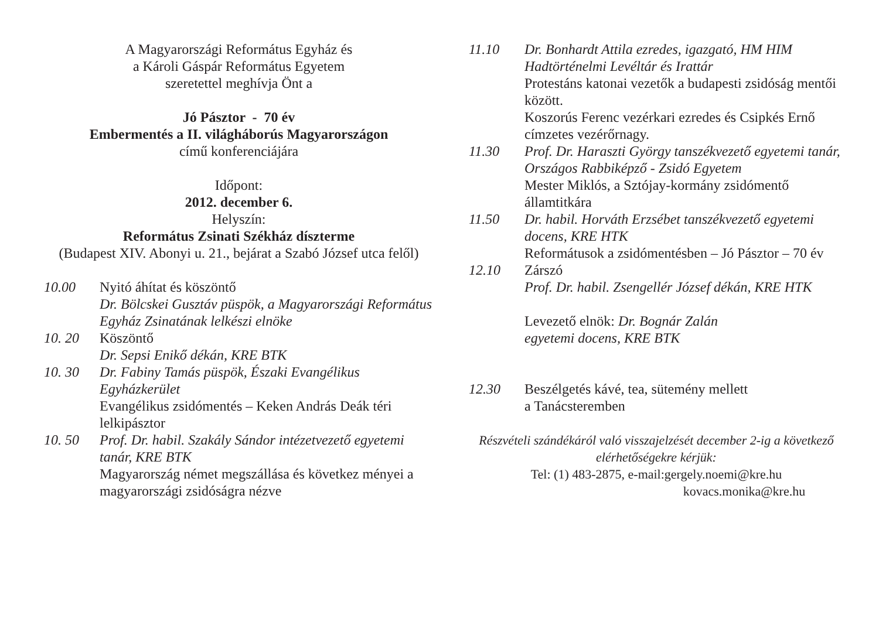A Magyarországi Református Egyház és
a Károli Gáspár Református Egyetem
szeretettel meghívja Önt a
Jó Pásztor - 70 év
Embermentés a II. világháborús Magyarországon
című konferenciájára
Időpont:
2012. december 6.
Helyszín:
Református Zsinati Székház díszterme
(Budapest XIV. Abonyi u. 21., bejárat a Szabó József utca felől)
10.00 Nyitó áhítat és köszöntő
Dr. Bölcskei Gusztáv püspök, a Magyarországi Református Egyház Zsinatának lelkészi elnöke
10. 20 Köszöntő
Dr. Sepsi Enikő dékán, KRE BTK
10. 30 Dr. Fabiny Tamás püspök, Északi Evangélikus Egyházkerület
Evangélikus zsidómentés – Keken András Deák téri lelkipásztor
10. 50 Prof. Dr. habil. Szakály Sándor intézetvezető egyetemi tanár, KRE BTK
Magyarország német megszállása és következ ményei a magyarországi zsidóságra nézve
11.10 Dr. Bonhardt Attila ezredes, igazgató, HM HIM Hadtörténelmi Levéltár és Irattár
Protestáns katonai vezetők a budapesti zsidóság mentői között.
Koszorús Ferenc vezérkari ezredes és Csipkés Ernő címzetes vezérőrnagy.
11.30 Prof. Dr. Haraszti György tanszékvezető egyetemi tanár, Országos Rabbiképző - Zsidó Egyetem
Mester Miklós, a Sztójay-kormány zsidómentő államtitkára
11.50 Dr. habil. Horváth Erzsébet tanszékvezető egyetemi docens, KRE HTK
Reformátusok a zsidómentésben – Jó Pásztor – 70 év
12.10 Zárszó
Prof. Dr. habil. Zsengellér József dékán, KRE HTK
Levezető elnök: Dr. Bognár Zalán
egyetemi docens, KRE BTK
12.30 Beszélgetés kávé, tea, sütemény mellett
a Tanácsteremben
Részvételi szándékáról való visszajelzését december 2-ig a következő elérhetőségekre kérjük:
Tel: (1) 483-2875, e-mail:gergely.noemi@kre.hu
kovacs.monika@kre.hu